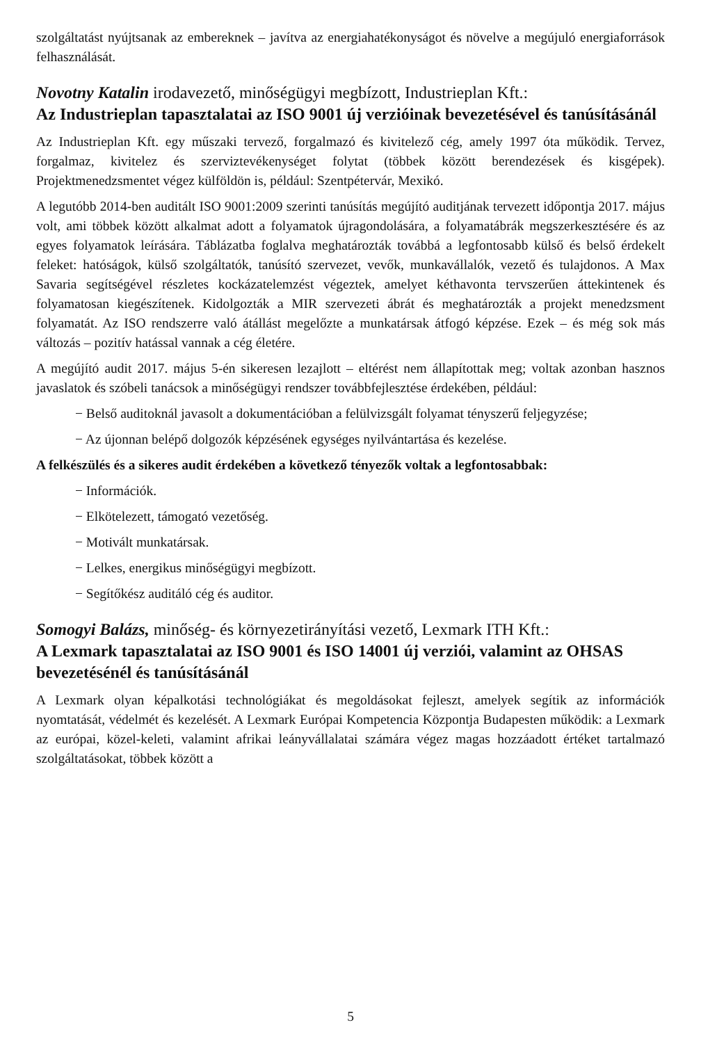szolgáltatást nyújtsanak az embereknek – javítva az energiahatékonyságot és növelve a megújuló energiaforrások felhasználását.
Novotny Katalin irodavezető, minőségügyi megbízott, Industrieplan Kft.:
Az Industrieplan tapasztalatai az ISO 9001 új verzióinak bevezetésével és tanúsításánál
Az Industrieplan Kft. egy műszaki tervező, forgalmazó és kivitelező cég, amely 1997 óta működik. Tervez, forgalmaz, kivitelez és szerviztevékenységet folytat (többek között berendezések és kisgépek). Projektmenedzsmentet végez külföldön is, például: Szentpétervár, Mexikó.
A legutóbb 2014-ben auditált ISO 9001:2009 szerinti tanúsítás megújító auditjának tervezett időpontja 2017. május volt, ami többek között alkalmat adott a folyamatok újragondolására, a folyamatábrák megszerkesztésére és az egyes folyamatok leírására. Táblázatba foglalva meghatározták továbbá a legfontosabb külső és belső érdekelt feleket: hatóságok, külső szolgáltatók, tanúsító szervezet, vevők, munkavállalók, vezető és tulajdonos. A Max Savaria segítségével részletes kockázatelemzést végeztek, amelyet kéthavonta tervszerűen áttekintenek és folyamatosan kiegészítenek. Kidolgozták a MIR szervezeti ábrát és meghatározták a projekt menedzsment folyamatát. Az ISO rendszerre való átállást megelőzte a munkatársak átfogó képzése. Ezek – és még sok más változás – pozitív hatással vannak a cég életére.
A megújító audit 2017. május 5-én sikeresen lezajlott – eltérést nem állapítottak meg; voltak azonban hasznos javaslatok és szóbeli tanácsok a minőségügyi rendszer továbbfejlesztése érdekében, például:
− Belső auditoknál javasolt a dokumentációban a felülvizsgált folyamat tényszerű feljegyzése;
− Az újonnan belépő dolgozók képzésének egységes nyilvántartása és kezelése.
A felkészülés és a sikeres audit érdekében a következő tényezők voltak a legfontosabbak:
− Információk.
− Elkötelezett, támogató vezetőség.
− Motivált munkatársak.
− Lelkes, energikus minőségügyi megbízott.
− Segítőkész auditáló cég és auditor.
Somogyi Balázs, minőség- és környezetirányítási vezető, Lexmark ITH Kft.:
A Lexmark tapasztalatai az ISO 9001 és ISO 14001 új verziói, valamint az OHSAS bevezetésénél és tanúsításánál
A Lexmark olyan képalkotási technológiákat és megoldásokat fejleszt, amelyek segítik az információk nyomtatását, védelmét és kezelését. A Lexmark Európai Kompetencia Központja Budapesten működik: a Lexmark az európai, közel-keleti, valamint afrikai leányvállalatai számára végez magas hozzáadott értéket tartalmazó szolgáltatásokat, többek között a
5